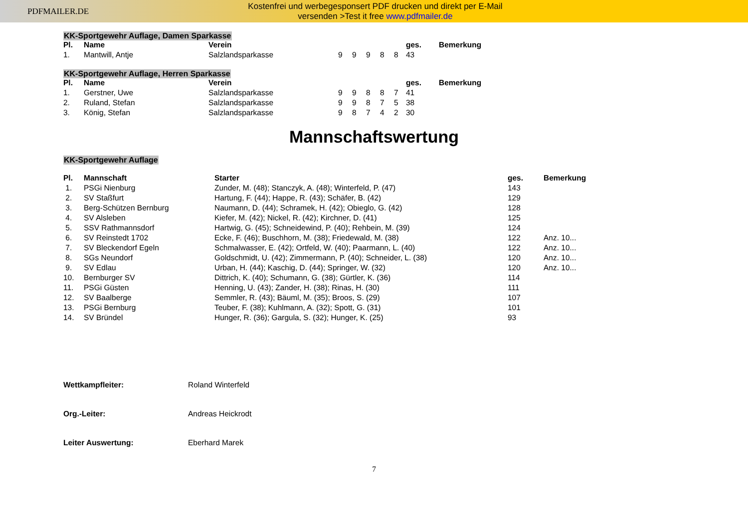PDFMAILER.DE
Kostenfrei und werbegesponsert PDF drucken und direkt per E-Mail
versenden >Test it free www.pdfmailer.de
KK-Sportgewehr Auflage, Damen Sparkasse
| Pl. | Name | Verein | | | | | | ges. | Bemerkung |
| --- | --- | --- | --- | --- | --- | --- | --- | --- | --- |
| 1. | Mantwill, Antje | Salzlandsparkasse | 9 | 9 | 9 | 8 | 8 | 43 | |
KK-Sportgewehr Auflage, Herren Sparkasse
| Pl. | Name | Verein | | | | | | ges. | Bemerkung |
| --- | --- | --- | --- | --- | --- | --- | --- | --- | --- |
| 1. | Gerstner, Uwe | Salzlandsparkasse | 9 | 9 | 8 | 8 | 7 | 41 | |
| 2. | Ruland, Stefan | Salzlandsparkasse | 9 | 9 | 8 | 7 | 5 | 38 | |
| 3. | König, Stefan | Salzlandsparkasse | 9 | 8 | 7 | 4 | 2 | 30 | |
Mannschaftswertung
KK-Sportgewehr Auflage
| Pl. | Mannschaft | Starter | ges. | Bemerkung |
| --- | --- | --- | --- | --- |
| 1. | PSGi Nienburg | Zunder, M. (48); Stanczyk, A. (48); Winterfeld, P. (47) | 143 | |
| 2. | SV Staßfurt | Hartung, F. (44); Happe, R. (43); Schäfer, B. (42) | 129 | |
| 3. | Berg-Schützen Bernburg | Naumann, D. (44); Schramek, H. (42); Obieglo, G. (42) | 128 | |
| 4. | SV Alsleben | Kiefer, M. (42); Nickel, R. (42); Kirchner, D. (41) | 125 | |
| 5. | SSV Rathmannsdorf | Hartwig, G. (45); Schneidewind, P. (40); Rehbein, M. (39) | 124 | |
| 6. | SV Reinstedt 1702 | Ecke, F. (46); Buschhorn, M. (38); Friedewald, M. (38) | 122 | Anz. 10... |
| 7. | SV Bleckendorf Egeln | Schmalwasser, E. (42); Ortfeld, W. (40); Paarmann, L. (40) | 122 | Anz. 10... |
| 8. | SGs Neundorf | Goldschmidt, U. (42); Zimmermann, P. (40); Schneider, L. (38) | 120 | Anz. 10... |
| 9. | SV Edlau | Urban, H. (44); Kaschig, D. (44); Springer, W. (32) | 120 | Anz. 10... |
| 10. | Bernburger SV | Dittrich, K. (40); Schumann, G. (38); Gürtler, K. (36) | 114 | |
| 11. | PSGi Güsten | Henning, U. (43); Zander, H. (38); Rinas, H. (30) | 111 | |
| 12. | SV Baalberge | Semmler, R. (43); Bäuml, M. (35); Broos, S. (29) | 107 | |
| 13. | PSGi Bernburg | Teuber, F. (38); Kuhlmann, A. (32); Spott, G. (31) | 101 | |
| 14. | SV Bründel | Hunger, R. (36); Gargula, S. (32); Hunger, K. (25) | 93 | |
Wettkampfleiter: Roland Winterfeld
Org.-Leiter: Andreas Heickrodt
Leiter Auswertung: Eberhard Marek
7